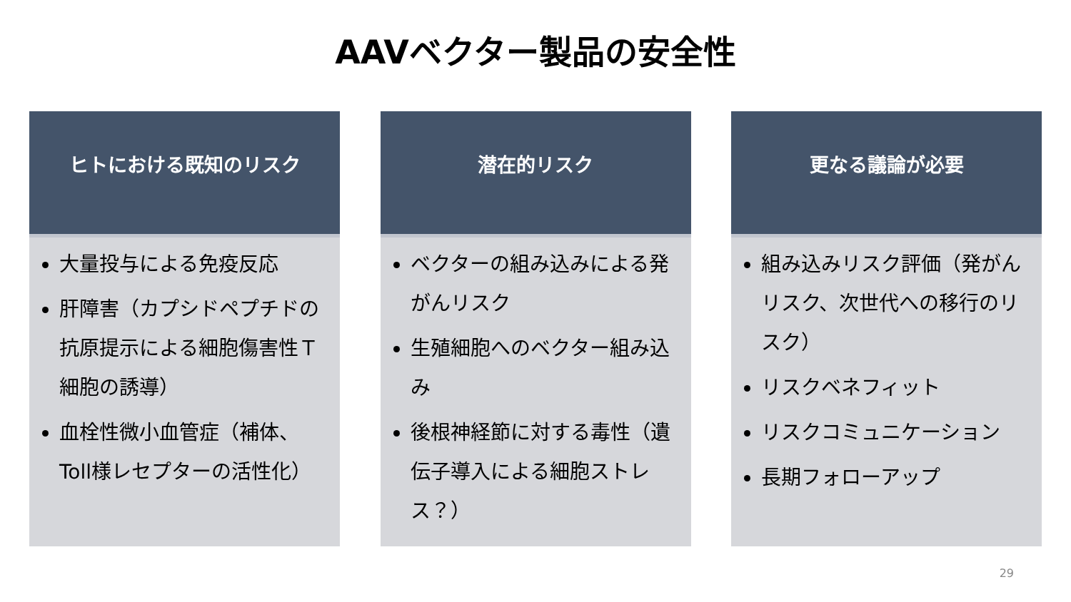AAVベクター製品の安全性
ヒトにおける既知のリスク
大量投与による免疫反応
肝障害（カプシドペプチドの抗原提示による細胞傷害性Ｔ細胞の誘導）
血栓性微小血管症（補体、Toll様レセプターの活性化）
潜在的リスク
ベクターの組み込みによる発がんリスク
生殖細胞へのベクター組み込み
後根神経節に対する毒性（遺伝子導入による細胞ストレス？）
更なる議論が必要
組み込みリスク評価（発がんリスク、次世代への移行のリスク）
リスクベネフィット
リスクコミュニケーション
長期フォローアップ
29